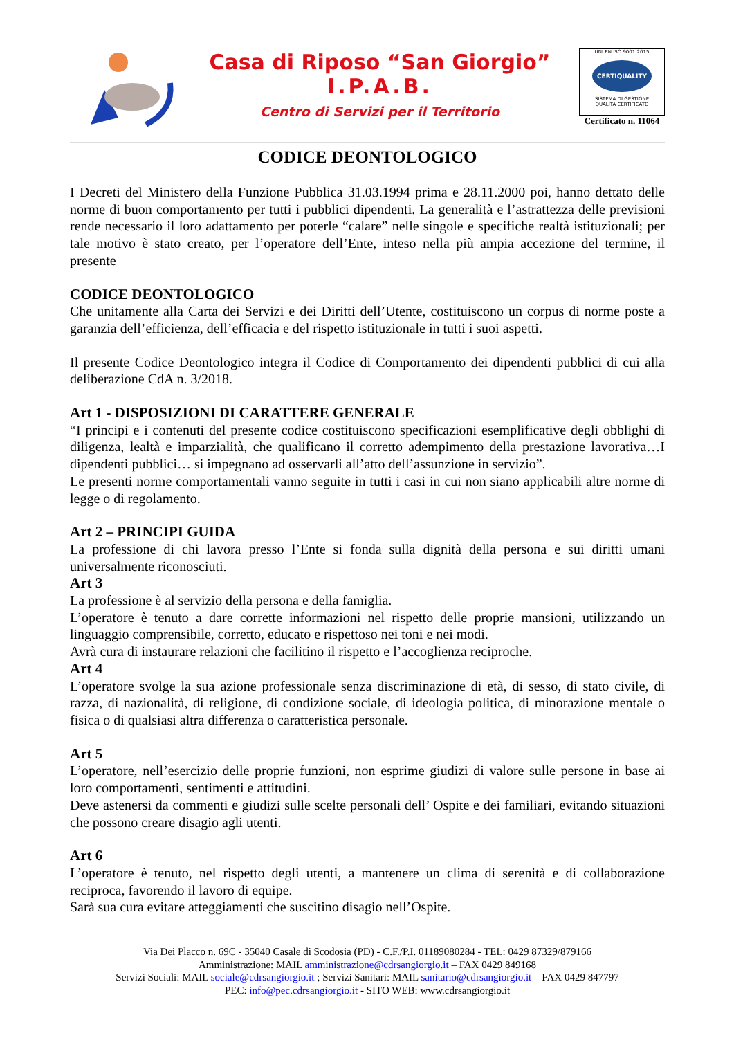Casa di Riposo “San Giorgio”
I.P.A.B.
Centro di Servizi per il Territorio
UNI EN ISO 9001:2015
CERTIQUALITY
SISTEMA DI GESTIONE
QUALITÀ CERTIFICATO
Certificato n. 11064
CODICE DEONTOLOGICO
I Decreti del Ministero della Funzione Pubblica 31.03.1994 prima e 28.11.2000 poi, hanno dettato delle norme di buon comportamento per tutti i pubblici dipendenti. La generalità e l’astrattezza delle previsioni rende necessario il loro adattamento per poterle “calare” nelle singole e specifiche realtà istituzionali; per tale motivo è stato creato, per l’operatore dell’Ente, inteso nella più ampia accezione del termine, il presente
CODICE DEONTOLOGICO
Che unitamente alla Carta dei Servizi e dei Diritti dell’Utente, costituiscono un corpus di norme poste a garanzia dell’efficienza, dell’efficacia e del rispetto istituzionale in tutti i suoi aspetti.
Il presente Codice Deontologico integra il Codice di Comportamento dei dipendenti pubblici di cui alla deliberazione CdA n. 3/2018.
Art 1 - DISPOSIZIONI DI CARATTERE GENERALE
“I principi e i contenuti del presente codice costituiscono specificazioni esemplificative degli obblighi di diligenza, lealtà e imparzialità, che qualificano il corretto adempimento della prestazione lavorativa…I dipendenti pubblici… si impegnano ad osservarli all’atto dell’assunzione in servizio”.
Le presenti norme comportamentali vanno seguite in tutti i casi in cui non siano applicabili altre norme di legge o di regolamento.
Art 2 – PRINCIPI GUIDA
La professione di chi lavora presso l’Ente si fonda sulla dignità della persona e sui diritti umani universalmente riconosciuti.
Art 3
La professione è al servizio della persona e della famiglia.
L’operatore è tenuto a dare corrette informazioni nel rispetto delle proprie mansioni, utilizzando un linguaggio comprensibile, corretto, educato e rispettoso nei toni e nei modi.
Avrà cura di instaurare relazioni che facilitino il rispetto e l’accoglienza reciproche.
Art 4
L’operatore svolge la sua azione professionale senza discriminazione di età, di sesso, di stato civile, di razza, di nazionalità, di religione, di condizione sociale, di ideologia politica, di minorazione mentale o fisica o di qualsiasi altra differenza o caratteristica personale.
Art 5
L’operatore, nell’esercizio delle proprie funzioni, non esprime giudizi di valore sulle persone in base ai loro comportamenti, sentimenti e attitudini.
Deve astenersi da commenti e giudizi sulle scelte personali dell’ Ospite e dei familiari, evitando situazioni che possono creare disagio agli utenti.
Art 6
L’operatore è tenuto, nel rispetto degli utenti, a mantenere un clima di serenità e di collaborazione reciproca, favorendo il lavoro di equipe.
Sarà sua cura evitare atteggiamenti che suscitino disagio nell’Ospite.
Via Dei Placco n. 69C - 35040 Casale di Scodosia (PD) - C.F./P.I. 01189080284 - TEL: 0429 87329/879166
Amministrazione: MAIL amministrazione@cdrsangiorgio.it – FAX 0429 849168
Servizi Sociali: MAIL sociale@cdrsangiorgio.it ; Servizi Sanitari: MAIL sanitario@cdrsangiorgio.it – FAX 0429 847797
PEC: info@pec.cdrsangiorgio.it - SITO WEB: www.cdrsangiorgio.it